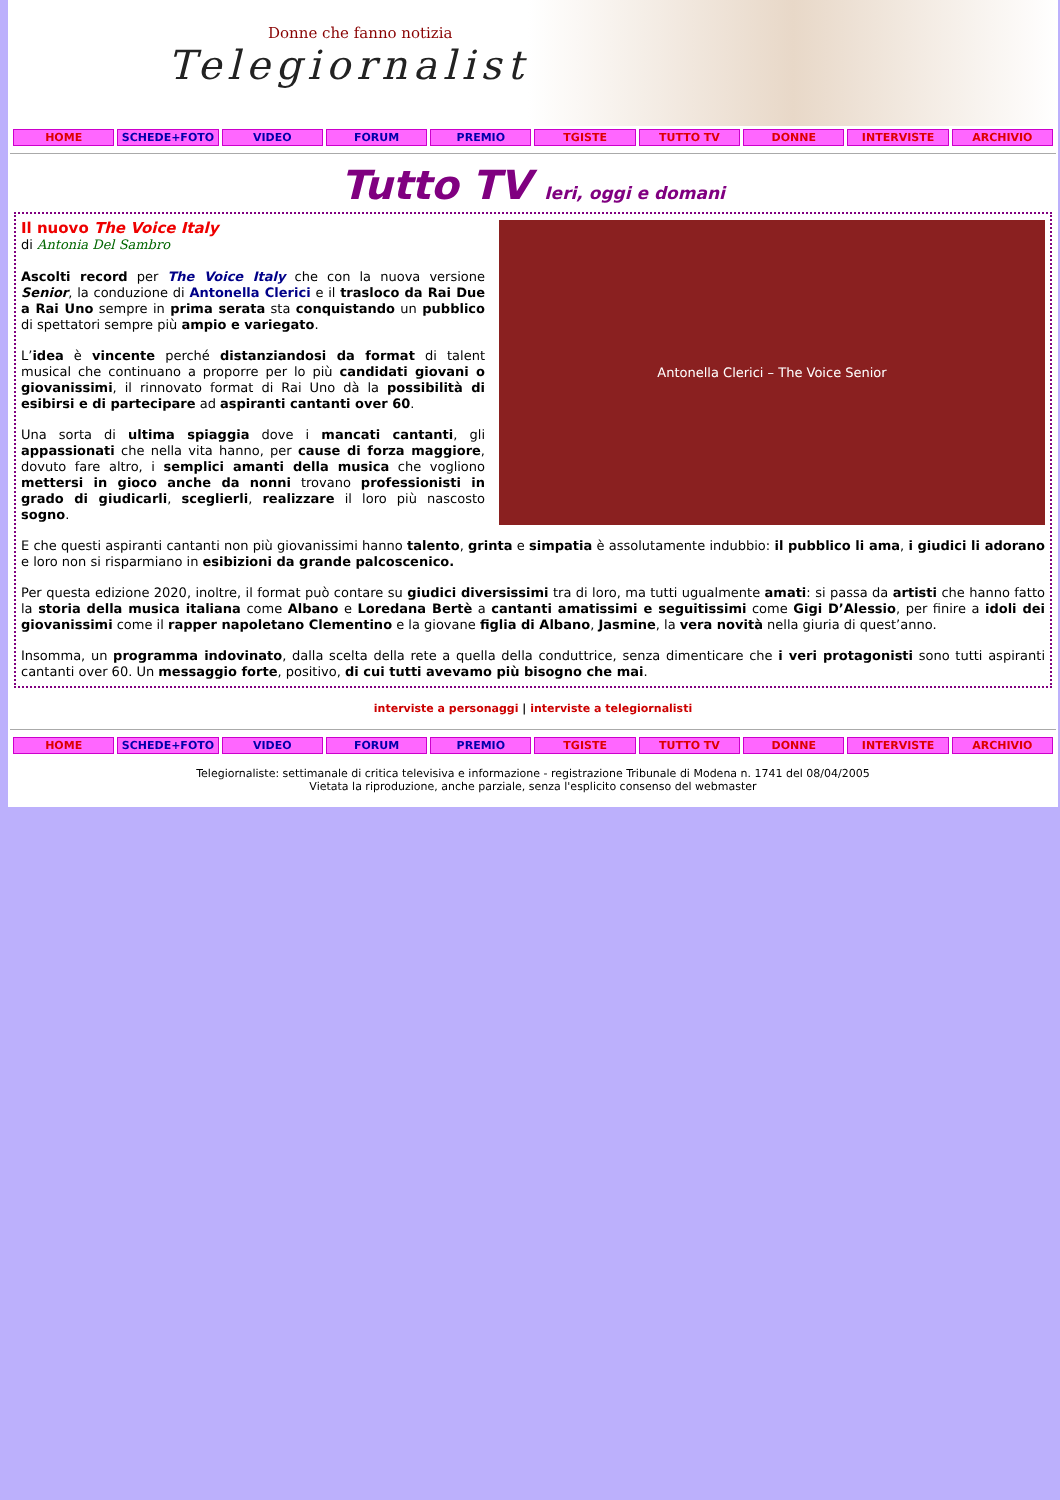Donne che fanno notizia
Telegiornaliste
HOME SCHEDE+FOTO VIDEO FORUM PREMIO TGISTE TUTTO TV DONNE INTERVISTE ARCHIVIO
Tutto TV Ieri, oggi e domani
Antonella Clerici – The Voice Senior
Il nuovo The Voice Italy
di Antonia Del Sambro
Ascolti record per The Voice Italy che con la nuova versione Senior, la conduzione di Antonella Clerici e il trasloco da Rai Due a Rai Uno sempre in prima serata sta conquistando un pubblico di spettatori sempre più ampio e variegato.
L’idea è vincente perché distanziandosi da format di talent musical che continuano a proporre per lo più candidati giovani o giovanissimi, il rinnovato format di Rai Uno dà la possibilità di esibirsi e di partecipare ad aspiranti cantanti over 60.
Una sorta di ultima spiaggia dove i mancati cantanti, gli appassionati che nella vita hanno, per cause di forza maggiore, dovuto fare altro, i semplici amanti della musica che vogliono mettersi in gioco anche da nonni trovano professionisti in grado di giudicarli, sceglierli, realizzare il loro più nascosto sogno.
E che questi aspiranti cantanti non più giovanissimi hanno talento, grinta e simpatia è assolutamente indubbio: il pubblico li ama, i giudici li adorano e loro non si risparmiano in esibizioni da grande palcoscenico.
Per questa edizione 2020, inoltre, il format può contare su giudici diversissimi tra di loro, ma tutti ugualmente amati: si passa da artisti che hanno fatto la storia della musica italiana come Albano e Loredana Bertè a cantanti amatissimi e seguitissimi come Gigi D’Alessio, per finire a idoli dei giovanissimi come il rapper napoletano Clementino e la giovane figlia di Albano, Jasmine, la vera novità nella giuria di quest’anno.
Insomma, un programma indovinato, dalla scelta della rete a quella della conduttrice, senza dimenticare che i veri protagonisti sono tutti aspiranti cantanti over 60. Un messaggio forte, positivo, di cui tutti avevamo più bisogno che mai.
interviste a personaggi | interviste a telegiornalisti
HOME SCHEDE+FOTO VIDEO FORUM PREMIO TGISTE TUTTO TV DONNE INTERVISTE ARCHIVIO
Telegiornaliste: settimanale di critica televisiva e informazione - registrazione Tribunale di Modena n. 1741 del 08/04/2005
Vietata la riproduzione, anche parziale, senza l'esplicito consenso del webmaster